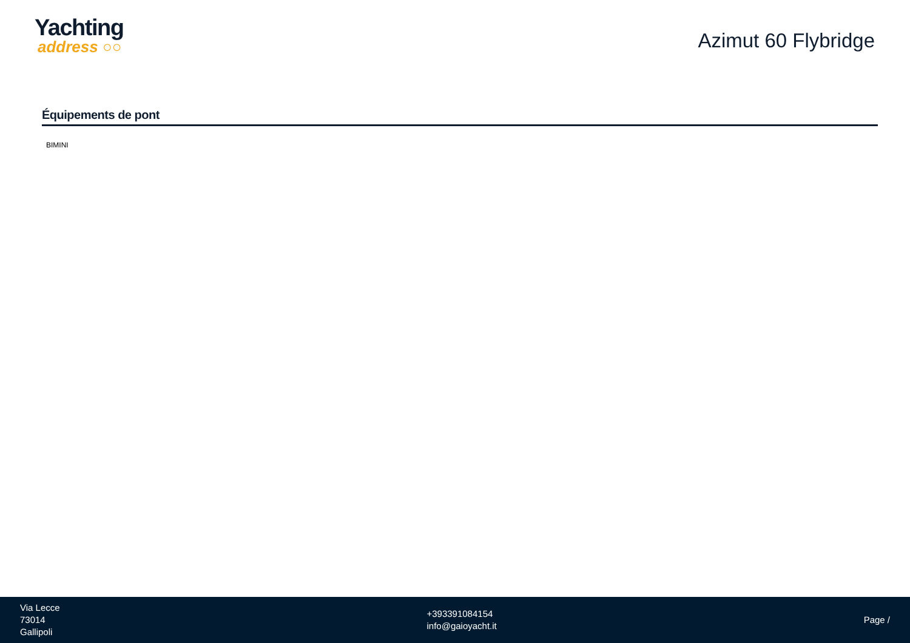Yachting
address ○○
Azimut 60 Flybridge
Équipements de pont
BIMINI
Via Lecce
73014
Gallipoli
+393391084154
info@gaioyacht.it
Page /